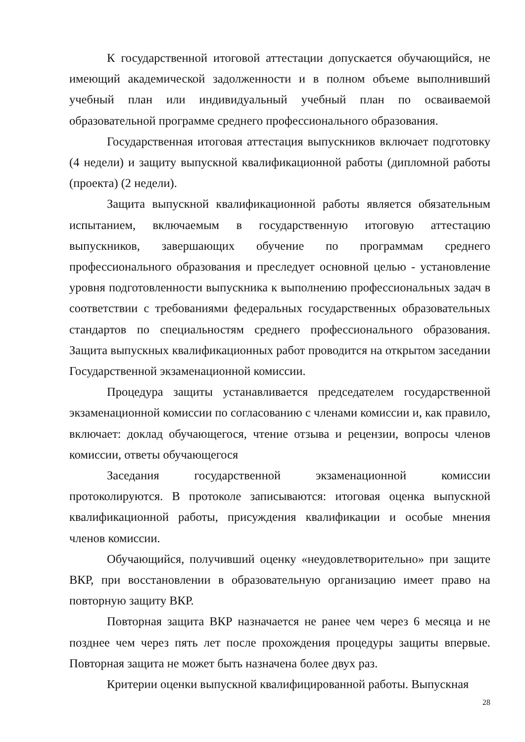К государственной итоговой аттестации допускается обучающийся, не имеющий академической задолженности и в полном объеме выполнивший учебный план или индивидуальный учебный план по осваиваемой образовательной программе среднего профессионального образования.
Государственная итоговая аттестация выпускников включает подготовку (4 недели) и защиту выпускной квалификационной работы (дипломной работы (проекта) (2 недели).
Защита выпускной квалификационной работы является обязательным испытанием, включаемым в государственную итоговую аттестацию выпускников, завершающих обучение по программам среднего профессионального образования и преследует основной целью - установление уровня подготовленности выпускника к выполнению профессиональных задач в соответствии с требованиями федеральных государственных образовательных стандартов по специальностям среднего профессионального образования. Защита выпускных квалификационных работ проводится на открытом заседании Государственной экзаменационной комиссии.
Процедура защиты устанавливается председателем государственной экзаменационной комиссии по согласованию с членами комиссии и, как правило, включает: доклад обучающегося, чтение отзыва и рецензии, вопросы членов комиссии, ответы обучающегося
Заседания государственной экзаменационной комиссии протоколируются. В протоколе записываются: итоговая оценка выпускной квалификационной работы, присуждения квалификации и особые мнения членов комиссии.
Обучающийся, получивший оценку «неудовлетворительно» при защите ВКР, при восстановлении в образовательную организацию имеет право на повторную защиту ВКР.
Повторная защита ВКР назначается не ранее чем через 6 месяца и не позднее чем через пять лет после прохождения процедуры защиты впервые. Повторная защита не может быть назначена более двух раз.
Критерии оценки выпускной квалифицированной работы. Выпускная
28